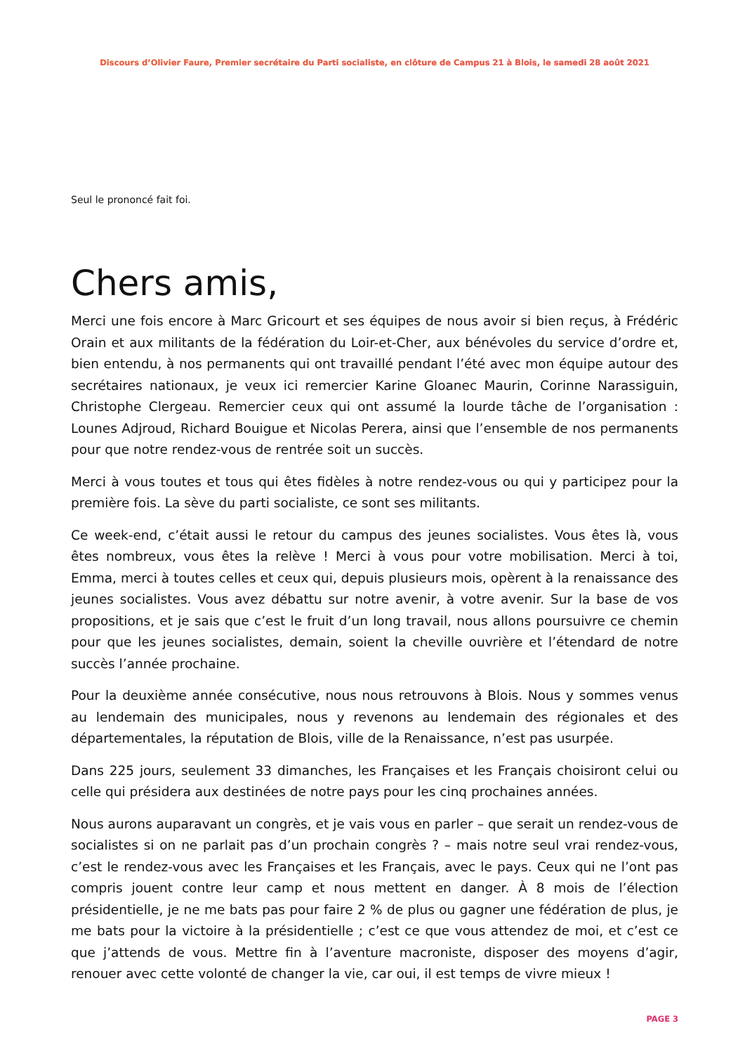Discours d’Olivier Faure, Premier secrétaire du Parti socialiste, en clôture de Campus 21 à Blois, le samedi 28 août 2021
Seul le prononcé fait foi.
Chers amis,
Merci une fois encore à Marc Gricourt et ses équipes de nous avoir si bien reçus, à Frédéric Orain et aux militants de la fédération du Loir-et-Cher, aux bénévoles du service d’ordre et, bien entendu, à nos permanents qui ont travaillé pendant l’été avec mon équipe autour des secrétaires nationaux, je veux ici remercier Karine Gloanec Maurin, Corinne Narassiguin, Christophe Clergeau. Remercier ceux qui ont assumé la lourde tâche de l’organisation : Lounes Adjroud, Richard Bouigue et Nicolas Perera, ainsi que l’ensemble de nos permanents pour que notre rendez-vous de rentrée soit un succès.
Merci à vous toutes et tous qui êtes fidèles à notre rendez-vous ou qui y participez pour la première fois. La sève du parti socialiste, ce sont ses militants.
Ce week-end, c’était aussi le retour du campus des jeunes socialistes. Vous êtes là, vous êtes nombreux, vous êtes la relève ! Merci à vous pour votre mobilisation. Merci à toi, Emma, merci à toutes celles et ceux qui, depuis plusieurs mois, opèrent à la renaissance des jeunes socialistes. Vous avez débattu sur notre avenir, à votre avenir. Sur la base de vos propositions, et je sais que c’est le fruit d’un long travail, nous allons poursuivre ce chemin pour que les jeunes socialistes, demain, soient la cheville ouvrière et l’étendard de notre succès l’année prochaine.
Pour la deuxième année consécutive, nous nous retrouvons à Blois. Nous y sommes venus au lendemain des municipales, nous y revenons au lendemain des régionales et des départementales, la réputation de Blois, ville de la Renaissance, n’est pas usurpée.
Dans 225 jours, seulement 33 dimanches, les Françaises et les Français choisiront celui ou celle qui présidera aux destinées de notre pays pour les cinq prochaines années.
Nous aurons auparavant un congrès, et je vais vous en parler – que serait un rendez-vous de socialistes si on ne parlait pas d’un prochain congrès ? – mais notre seul vrai rendez-vous, c’est le rendez-vous avec les Françaises et les Français, avec le pays. Ceux qui ne l’ont pas compris jouent contre leur camp et nous mettent en danger. À 8 mois de l’élection présidentielle, je ne me bats pas pour faire 2 % de plus ou gagner une fédération de plus, je me bats pour la victoire à la présidentielle ; c’est ce que vous attendez de moi, et c’est ce que j’attends de vous. Mettre fin à l’aventure macroniste, disposer des moyens d’agir, renouer avec cette volonté de changer la vie, car oui, il est temps de vivre mieux !
PAGE 3